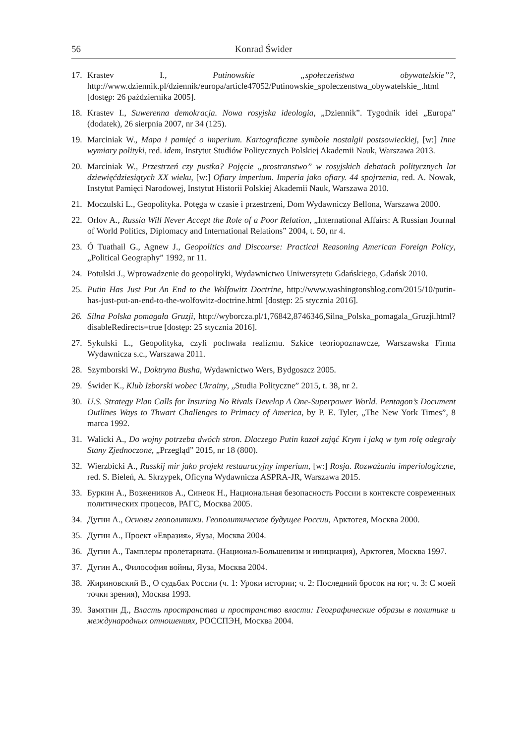56 Konrad Świder
17. Krastev I., Putinowskie „społeczeństwa obywatelskie”?, http://www.dziennik.pl/dziennik/europa/article47052/Putinowskie_spoleczenstwa_obywatelskie_.html [dostęp: 26 października 2005].
18. Krastev I., Suwerenna demokracja. Nowa rosyjska ideologia, „Dziennik”. Tygodnik idei „Europa” (dodatek), 26 sierpnia 2007, nr 34 (125).
19. Marciniak W., Mapa i pamięć o imperium. Kartograficzne symbole nostalgii postsowieckiej, [w:] Inne wymiary polityki, red. idem, Instytut Studiów Politycznych Polskiej Akademii Nauk, Warszawa 2013.
20. Marciniak W., Przestrzeń czy pustka? Pojęcie „prostranstwo” w rosyjskich debatach politycznych lat dziewięćdziesiątych XX wieku, [w:] Ofiary imperium. Imperia jako ofiary. 44 spojrzenia, red. A. Nowak, Instytut Pamięci Narodowej, Instytut Historii Polskiej Akademii Nauk, Warszawa 2010.
21. Moczulski L., Geopolityka. Potęga w czasie i przestrzeni, Dom Wydawniczy Bellona, Warszawa 2000.
22. Orlov A., Russia Will Never Accept the Role of a Poor Relation, „International Affairs: A Russian Journal of World Politics, Diplomacy and International Relations” 2004, t. 50, nr 4.
23. Ó Tuathail G., Agnew J., Geopolitics and Discourse: Practical Reasoning American Foreign Policy, „Political Geography” 1992, nr 11.
24. Potulski J., Wprowadzenie do geopolityki, Wydawnictwo Uniwersytetu Gdańskiego, Gdańsk 2010.
25. Putin Has Just Put An End to the Wolfowitz Doctrine, http://www.washingtonsblog.com/2015/10/putin-has-just-put-an-end-to-the-wolfowitz-doctrine.html [dostęp: 25 stycznia 2016].
26. Silna Polska pomagała Gruzji, http://wyborcza.pl/1,76842,8746346,Silna_Polska_pomagala_Gruzji.html?disableRedirects=true [dostęp: 25 stycznia 2016].
27. Sykulski L., Geopolityka, czyli pochwała realizmu. Szkice teoriopoznawcze, Warszawska Firma Wydawnicza s.c., Warszawa 2011.
28. Szymborski W., Doktryna Busha, Wydawnictwo Wers, Bydgoszcz 2005.
29. Świder K., Klub Izborski wobec Ukrainy, „Studia Polityczne” 2015, t. 38, nr 2.
30. U.S. Strategy Plan Calls for Insuring No Rivals Develop A One-Superpower World. Pentagon’s Document Outlines Ways to Thwart Challenges to Primacy of America, by P. E. Tyler, „The New York Times”, 8 marca 1992.
31. Walicki A., Do wojny potrzeba dwóch stron. Dlaczego Putin kazał zająć Krym i jaką w tym rolę odegrały Stany Zjednoczone, „Przegląd” 2015, nr 18 (800).
32. Wierzbicki A., Russkij mir jako projekt restauracyjny imperium, [w:] Rosja. Rozważania imperiologiczne, red. S. Bieleń, A. Skrzypek, Oficyna Wydawnicza ASPRA-JR, Warszawa 2015.
33. Буркин А., Возжеников А., Синеок Н., Национальная безопасность России в контексте современных политических процесов, РАГС, Москва 2005.
34. Дугин А., Основы геополитики. Геополитическое будущее России, Арктогея, Москва 2000.
35. Дугин А., Проект «Евразия», Яуза, Москва 2004.
36. Дугин А., Тамплеры пролетариата. (Национал-Большевизм и инициация), Арктогея, Москва 1997.
37. Дугин А., Философия войны, Яуза, Москва 2004.
38. Жириновский В., О судьбах России (ч. 1: Уроки истории; ч. 2: Последний бросок на юг; ч. 3: С моей точки зрения), Москва 1993.
39. Замятин Д., Власть пространства и пространство власти: Географические образы в политике и международных отношениях, РОССПЭН, Москва 2004.